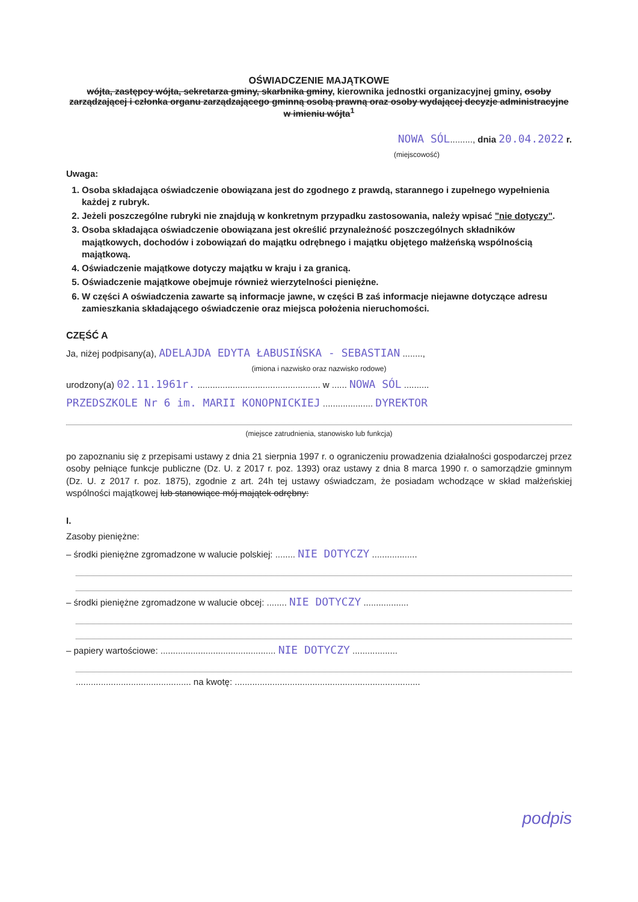OŚWIADCZENIE MAJĄTKOWE
wójta, zastępcy wójta, sekretarza gminy, skarbnika gminy, kierownika jednostki organizacyjnej gminy, osoby zarządzającej i członka organu zarządzającego gminną osobą prawną oraz osoby wydającej decyzje administracyjne w imieniu wójta<sup>1</sup>
NOWA SÓL........., dnia 20.04.2022 r.
(miejscowość)
Uwaga:
1. Osoba składająca oświadczenie obowiązana jest do zgodnego z prawdą, starannego i zupełnego wypełnienia każdej z rubryk.
2. Jeżeli poszczególne rubryki nie znajdują w konkretnym przypadku zastosowania, należy wpisać "nie dotyczy".
3. Osoba składająca oświadczenie obowiązana jest określić przynależność poszczególnych składników majątkowych, dochodów i zobowiązań do majątku odrębnego i majątku objętego małżeńską wspólnością majątkową.
4. Oświadczenie majątkowe dotyczy majątku w kraju i za granicą.
5. Oświadczenie majątkowe obejmuje również wierzytelności pieniężne.
6. W części A oświadczenia zawarte są informacje jawne, w części B zaś informacje niejawne dotyczące adresu zamieszkania składającego oświadczenie oraz miejsca położenia nieruchomości.
CZĘŚĆ A
Ja, niżej podpisany(a), ADELAJDA EDYTA ŁABUSIŃSKA - SEBASTIAN ........,
(imiona i nazwisko oraz nazwisko rodowe)
urodzony(a) 02.11.1961r. ................................................. w ...... NOWA SÓL ..........
PRZEDSZKOLE Nr 6 im. MARII KONOPNICKIEJ .................... DYREKTOR
(miejsce zatrudnienia, stanowisko lub funkcja)
po zapoznaniu się z przepisami ustawy z dnia 21 sierpnia 1997 r. o ograniczeniu prowadzenia działalności gospodarczej przez osoby pełniące funkcje publiczne (Dz. U. z 2017 r. poz. 1393) oraz ustawy z dnia 8 marca 1990 r. o samorządzie gminnym (Dz. U. z 2017 r. poz. 1875), zgodnie z art. 24h tej ustawy oświadczam, że posiadam wchodzące w skład małżeńskiej wspólności majątkowej lub stanowiące mój majątek odrębny:
I.
Zasoby pieniężne:
– środki pieniężne zgromadzone w walucie polskiej: ........ NIE DOTYCZY ..................
– środki pieniężne zgromadzone w walucie obcej: ........ NIE DOTYCZY ..................
– papiery wartościowe: .............................................. NIE DOTYCZY ..................
.............................................. na kwotę: ..........................................................................
podpis